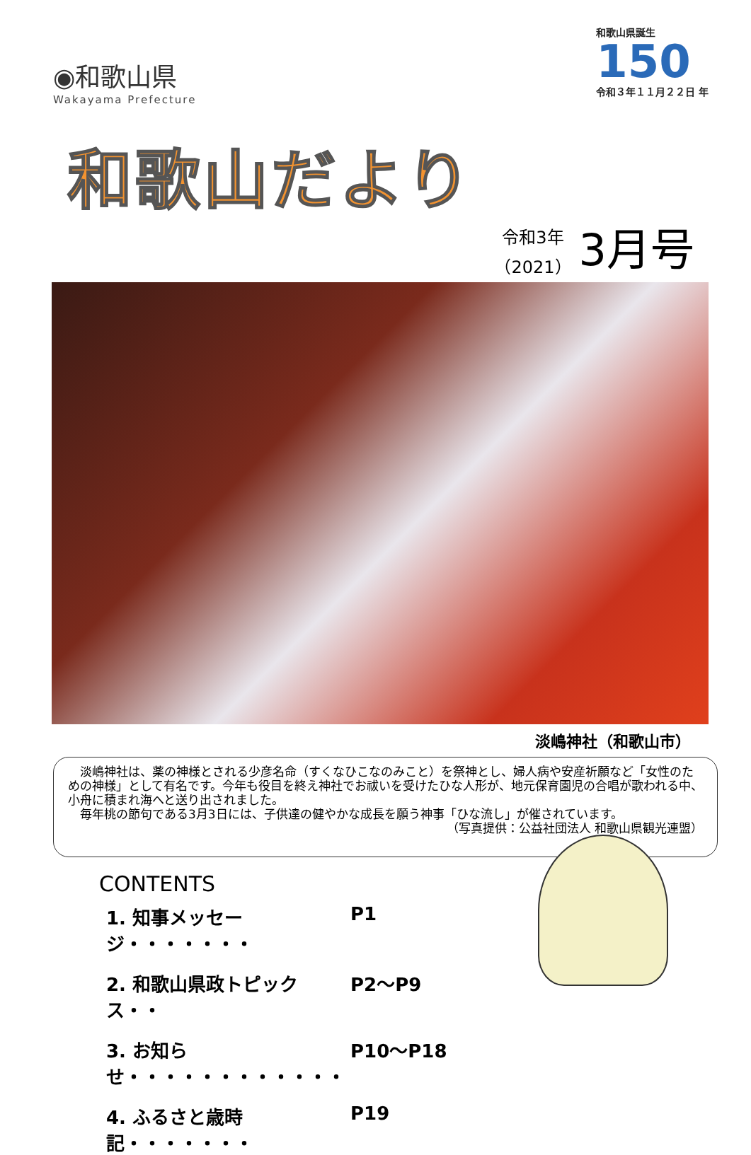◉和歌山県
Wakayama Prefecture
和歌山県誕生
150
令和３年１１月２２日 年
和歌山だより
令和3年
（2021）
3月号
淡嶋神社（和歌山市）
　淡嶋神社は、薬の神様とされる少彦名命（すくなひこなのみこと）を祭神とし、婦人病や安産祈願など「女性のための神様」として有名です。今年も役目を終え神社でお祓いを受けたひな人形が、地元保育園児の合唱が歌われる中、小舟に積まれ海へと送り出されました。
　毎年桃の節句である3月3日には、子供達の健やかな成長を願う神事「ひな流し」が催されています。
（写真提供：公益社団法人 和歌山県観光連盟）
CONTENTS
1. 知事メッセージ・・・・・・・ P1
2. 和歌山県政トピックス・・ P2～P9
3. お知らせ・・・・・・・・・・・・ P10～P18
4. ふるさと歳時記・・・・・・・ P19